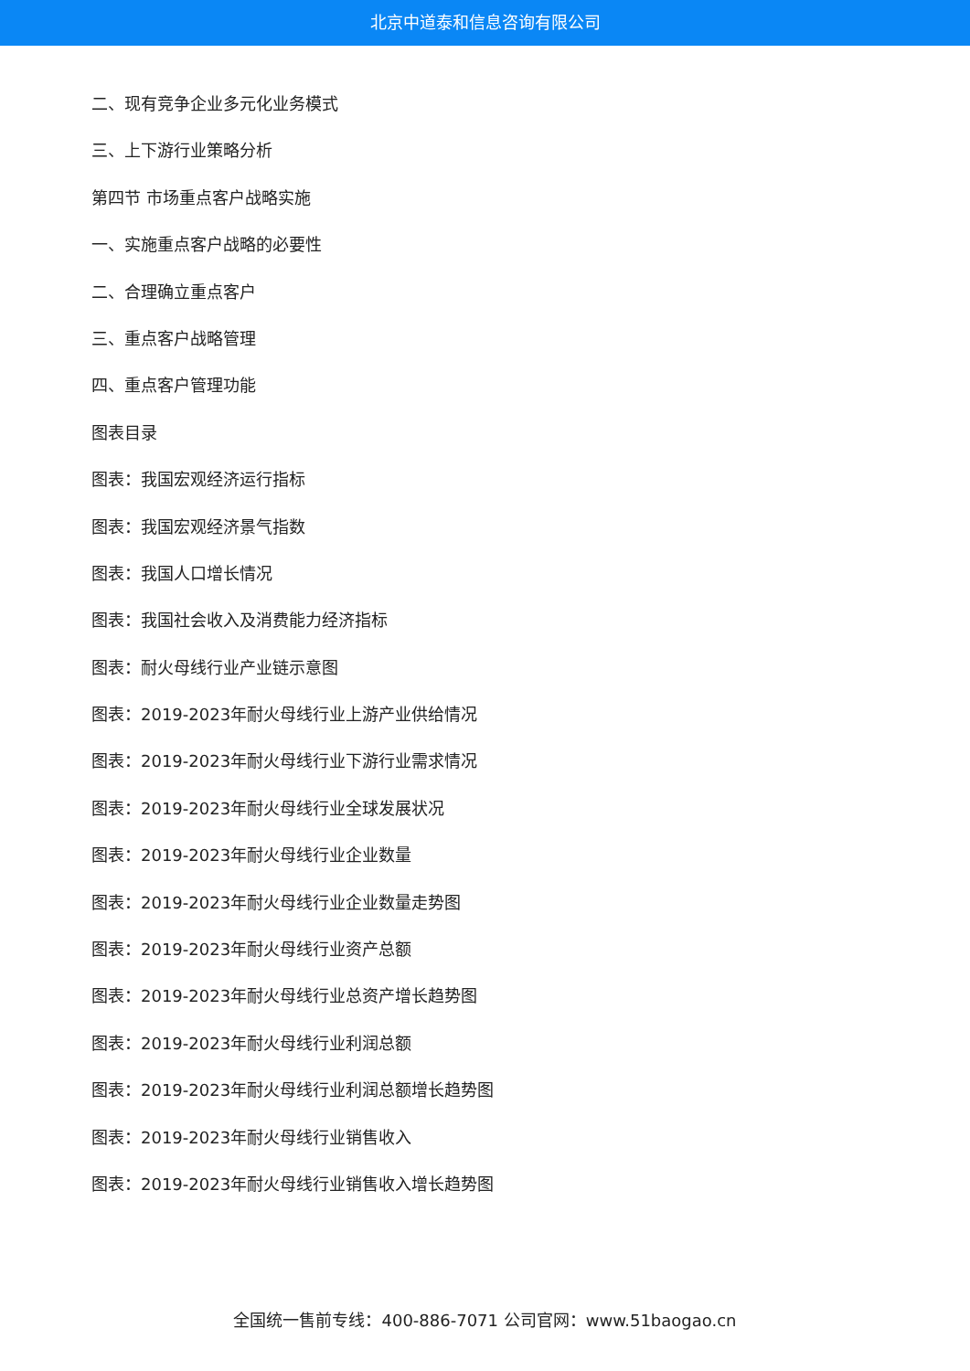北京中道泰和信息咨询有限公司
二、现有竞争企业多元化业务模式
三、上下游行业策略分析
第四节 市场重点客户战略实施
一、实施重点客户战略的必要性
二、合理确立重点客户
三、重点客户战略管理
四、重点客户管理功能
图表目录
图表：我国宏观经济运行指标
图表：我国宏观经济景气指数
图表：我国人口增长情况
图表：我国社会收入及消费能力经济指标
图表：耐火母线行业产业链示意图
图表：2019-2023年耐火母线行业上游产业供给情况
图表：2019-2023年耐火母线行业下游行业需求情况
图表：2019-2023年耐火母线行业全球发展状况
图表：2019-2023年耐火母线行业企业数量
图表：2019-2023年耐火母线行业企业数量走势图
图表：2019-2023年耐火母线行业资产总额
图表：2019-2023年耐火母线行业总资产增长趋势图
图表：2019-2023年耐火母线行业利润总额
图表：2019-2023年耐火母线行业利润总额增长趋势图
图表：2019-2023年耐火母线行业销售收入
图表：2019-2023年耐火母线行业销售收入增长趋势图
全国统一售前专线：400-886-7071 公司官网：www.51baogao.cn